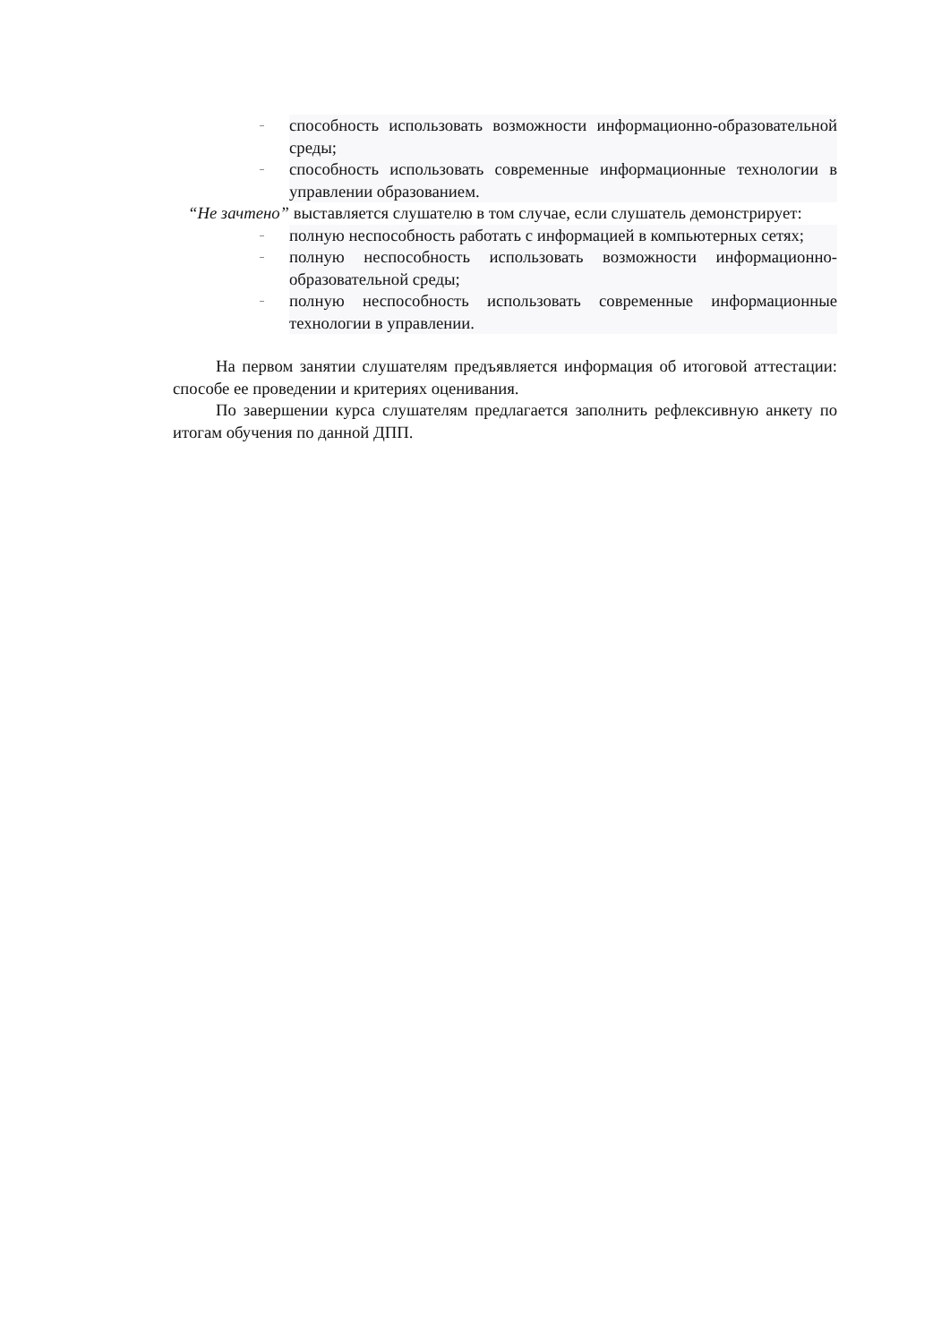– способность использовать возможности информационно-образовательной среды;
– способность использовать современные информационные технологии в управлении образованием.
“Не зачтено” выставляется слушателю в том случае, если слушатель демонстрирует:
– полную неспособность работать с информацией в компьютерных сетях;
– полную неспособность использовать возможности информационно-образовательной среды;
– полную неспособность использовать современные информационные технологии в управлении.
На первом занятии слушателям предъявляется информация об итоговой аттестации: способе ее проведении и критериях оценивания.
По завершении курса слушателям предлагается заполнить рефлексивную анкету по итогам обучения по данной ДПП.